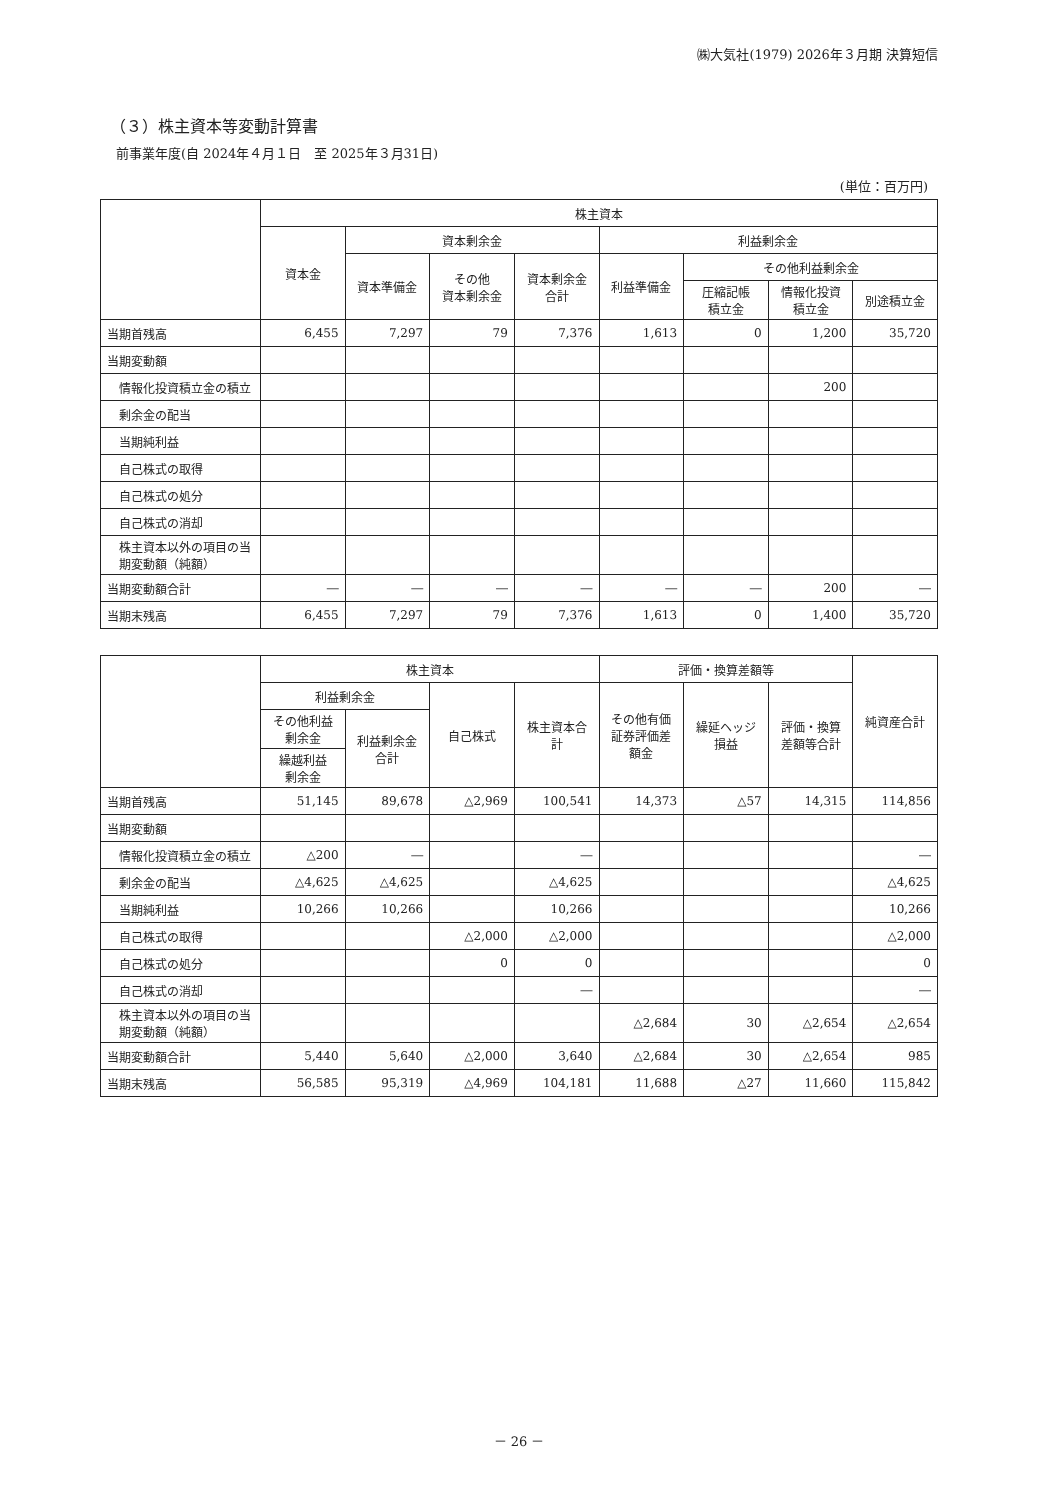㈱大気社(1979) 2026年３月期 決算短信
（３）株主資本等変動計算書
前事業年度(自 2024年４月１日　至 2025年３月31日)
(単位：百万円)
| | 株主資本 | | | | | | | |
| --- | --- | --- | --- | --- | --- | --- | --- | --- |
| | 資本金 | 資本剰余金 | | | 利益剰余金 | | | |
| | | 資本準備金 | その他 資本剰余金 | 資本剰余金 合計 | 利益準備金 | その他利益剰余金 | | |
| | | | | | | 圧縮記帳 積立金 | 情報化投資 積立金 | 別途積立金 |
| 当期首残高 | 6,455 | 7,297 | 79 | 7,376 | 1,613 | 0 | 1,200 | 35,720 |
| 当期変動額 | | | | | | | | |
| 情報化投資積立金の積立 | | | | | | | 200 | |
| 剰余金の配当 | | | | | | | | |
| 当期純利益 | | | | | | | | |
| 自己株式の取得 | | | | | | | | |
| 自己株式の処分 | | | | | | | | |
| 自己株式の消却 | | | | | | | | |
| 株主資本以外の項目の当期変動額（純額） | | | | | | | | |
| 当期変動額合計 | ― | ― | ― | ― | ― | ― | 200 | ― |
| 当期末残高 | 6,455 | 7,297 | 79 | 7,376 | 1,613 | 0 | 1,400 | 35,720 |
| | 株主資本 | | | | 評価・換算差額等 | | | 純資産合計 |
| --- | --- | --- | --- | --- | --- | --- | --- | --- |
| | 利益剰余金 | | 自己株式 | 株主資本合計 | その他有価証券評価差額金 | 繰延ヘッジ 損益 | 評価・換算 差額等合計 | |
| | その他利益剰余金 | 利益剰余金 合計 | | | | | | |
| | 繰越利益 剰余金 | | | | | | | |
| 当期首残高 | 51,145 | 89,678 | △2,969 | 100,541 | 14,373 | △57 | 14,315 | 114,856 |
| 当期変動額 | | | | | | | | |
| 情報化投資積立金の積立 | △200 | ― | | ― | | | | ― |
| 剰余金の配当 | △4,625 | △4,625 | | △4,625 | | | | △4,625 |
| 当期純利益 | 10,266 | 10,266 | | 10,266 | | | | 10,266 |
| 自己株式の取得 | | | △2,000 | △2,000 | | | | △2,000 |
| 自己株式の処分 | | | 0 | 0 | | | | 0 |
| 自己株式の消却 | | | | ― | | | | ― |
| 株主資本以外の項目の当期変動額（純額） | | | | | △2,684 | 30 | △2,654 | △2,654 |
| 当期変動額合計 | 5,440 | 5,640 | △2,000 | 3,640 | △2,684 | 30 | △2,654 | 985 |
| 当期末残高 | 56,585 | 95,319 | △4,969 | 104,181 | 11,688 | △27 | 11,660 | 115,842 |
－ 26 －